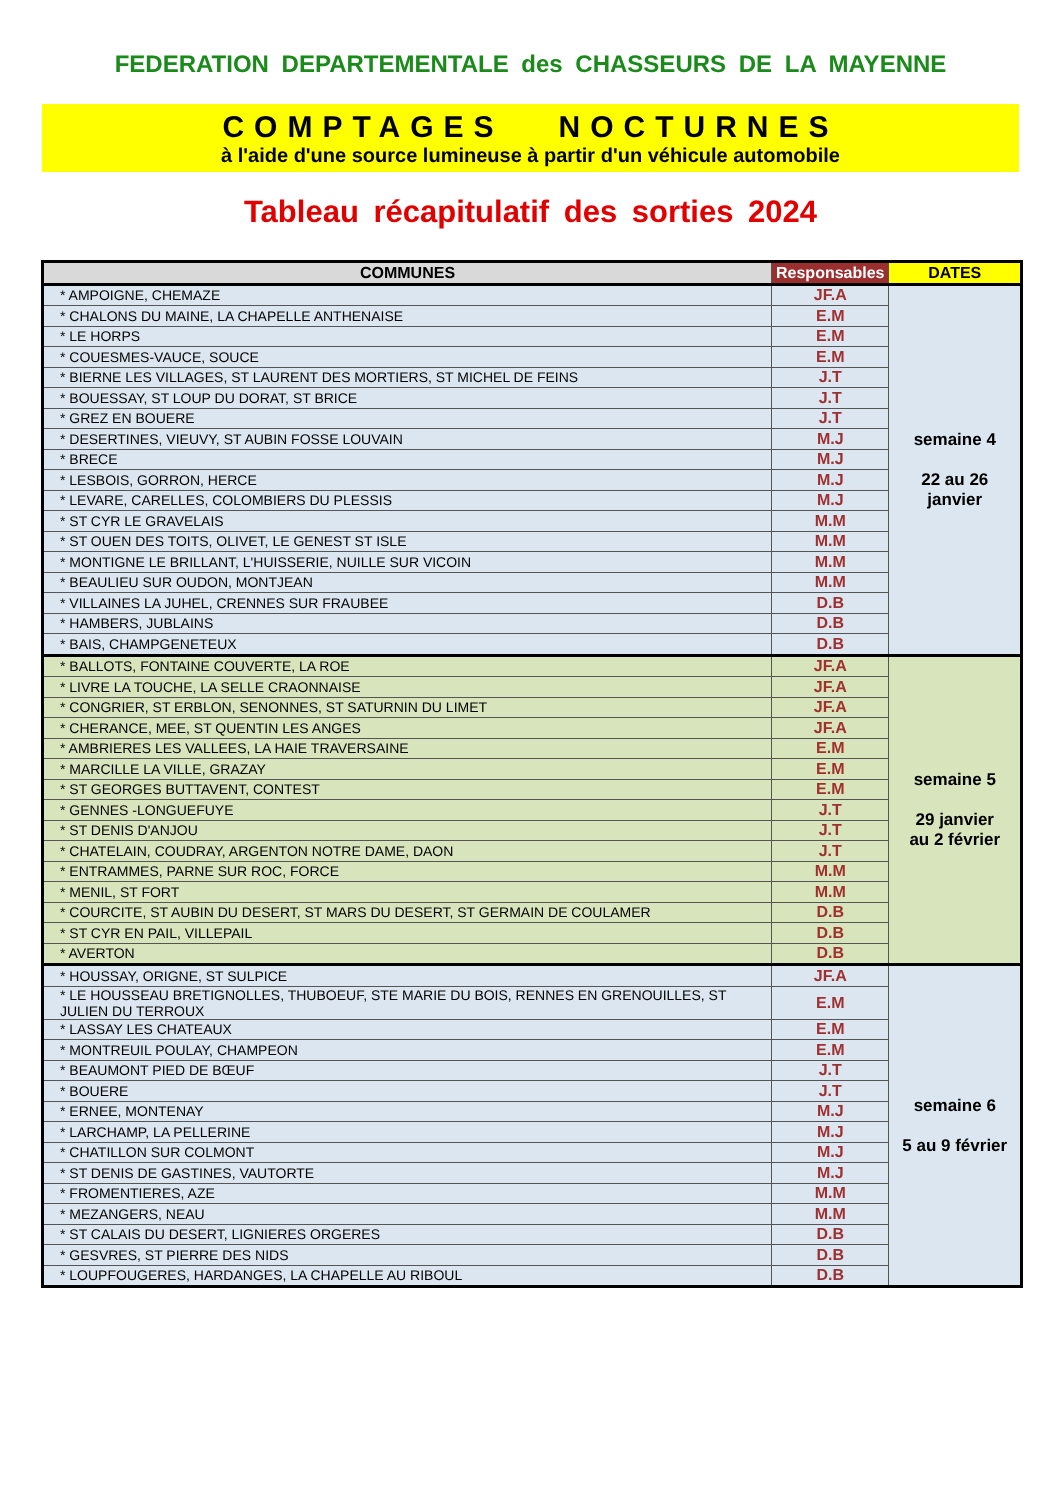FEDERATION DEPARTEMENTALE des CHASSEURS DE LA MAYENNE
COMPTAGES NOCTURNES
à l'aide d'une source lumineuse à partir d'un véhicule automobile
Tableau récapitulatif des sorties 2024
| COMMUNES | Responsables | DATES |
| --- | --- | --- |
| * AMPOIGNE, CHEMAZE | JF.A | semaine 4 22 au 26 janvier |
| * CHALONS DU MAINE, LA CHAPELLE ANTHENAISE | E.M | |
| * LE HORPS | E.M | |
| * COUESMES-VAUCE, SOUCE | E.M | |
| * BIERNE LES VILLAGES, ST LAURENT DES MORTIERS, ST MICHEL DE FEINS | J.T | |
| * BOUESSAY, ST LOUP DU DORAT, ST BRICE | J.T | |
| * GREZ EN BOUERE | J.T | |
| * DESERTINES, VIEUVY, ST AUBIN FOSSE LOUVAIN | M.J | |
| * BRECE | M.J | |
| * LESBOIS, GORRON, HERCE | M.J | |
| * LEVARE, CARELLES, COLOMBIERS DU PLESSIS | M.J | |
| * ST CYR LE GRAVELAIS | M.M | |
| * ST OUEN DES TOITS, OLIVET, LE GENEST ST ISLE | M.M | |
| * MONTIGNE LE BRILLANT, L'HUISSERIE, NUILLE SUR VICOIN | M.M | |
| * BEAULIEU SUR OUDON, MONTJEAN | M.M | |
| * VILLAINES LA JUHEL, CRENNES SUR FRAUBEE | D.B | |
| * HAMBERS, JUBLAINS | D.B | |
| * BAIS, CHAMPGENETEUX | D.B | |
| * BALLOTS, FONTAINE COUVERTE, LA ROE | JF.A | semaine 5 29 janvier au 2 février |
| * LIVRE LA TOUCHE, LA SELLE CRAONNAISE | JF.A | |
| * CONGRIER, ST ERBLON, SENONNES, ST SATURNIN DU LIMET | JF.A | |
| * CHERANCE, MEE, ST QUENTIN LES ANGES | JF.A | |
| * AMBRIERES LES VALLEES, LA HAIE TRAVERSAINE | E.M | |
| * MARCILLE LA VILLE, GRAZAY | E.M | |
| * ST GEORGES BUTTAVENT, CONTEST | E.M | |
| * GENNES -LONGUEFUYE | J.T | |
| * ST DENIS D'ANJOU | J.T | |
| * CHATELAIN, COUDRAY, ARGENTON NOTRE DAME, DAON | J.T | |
| * ENTRAMMES, PARNE SUR ROC, FORCE | M.M | |
| * MENIL, ST FORT | M.M | |
| * COURCITE, ST AUBIN DU DESERT, ST MARS DU DESERT, ST GERMAIN DE COULAMER | D.B | |
| * ST CYR EN PAIL, VILLEPAIL | D.B | |
| * AVERTON | D.B | |
| * HOUSSAY, ORIGNE, ST SULPICE | JF.A | semaine 6 5 au 9 février |
| * LE HOUSSEAU BRETIGNOLLES, THUBOEUF, STE MARIE DU BOIS, RENNES EN GRENOUILLES, ST JULIEN DU TERROUX | E.M | |
| * LASSAY LES CHATEAUX | E.M | |
| * MONTREUIL POULAY, CHAMPEON | E.M | |
| * BEAUMONT PIED DE BŒUF | J.T | |
| * BOUERE | J.T | |
| * ERNEE, MONTENAY | M.J | |
| * LARCHAMP, LA PELLERINE | M.J | |
| * CHATILLON SUR COLMONT | M.J | |
| * ST DENIS DE GASTINES, VAUTORTE | M.J | |
| * FROMENTIERES, AZE | M.M | |
| * MEZANGERS, NEAU | M.M | |
| * ST CALAIS DU DESERT, LIGNIERES ORGERES | D.B | |
| * GESVRES, ST PIERRE DES NIDS | D.B | |
| * LOUPFOUGERES, HARDANGES, LA CHAPELLE AU RIBOUL | D.B | |